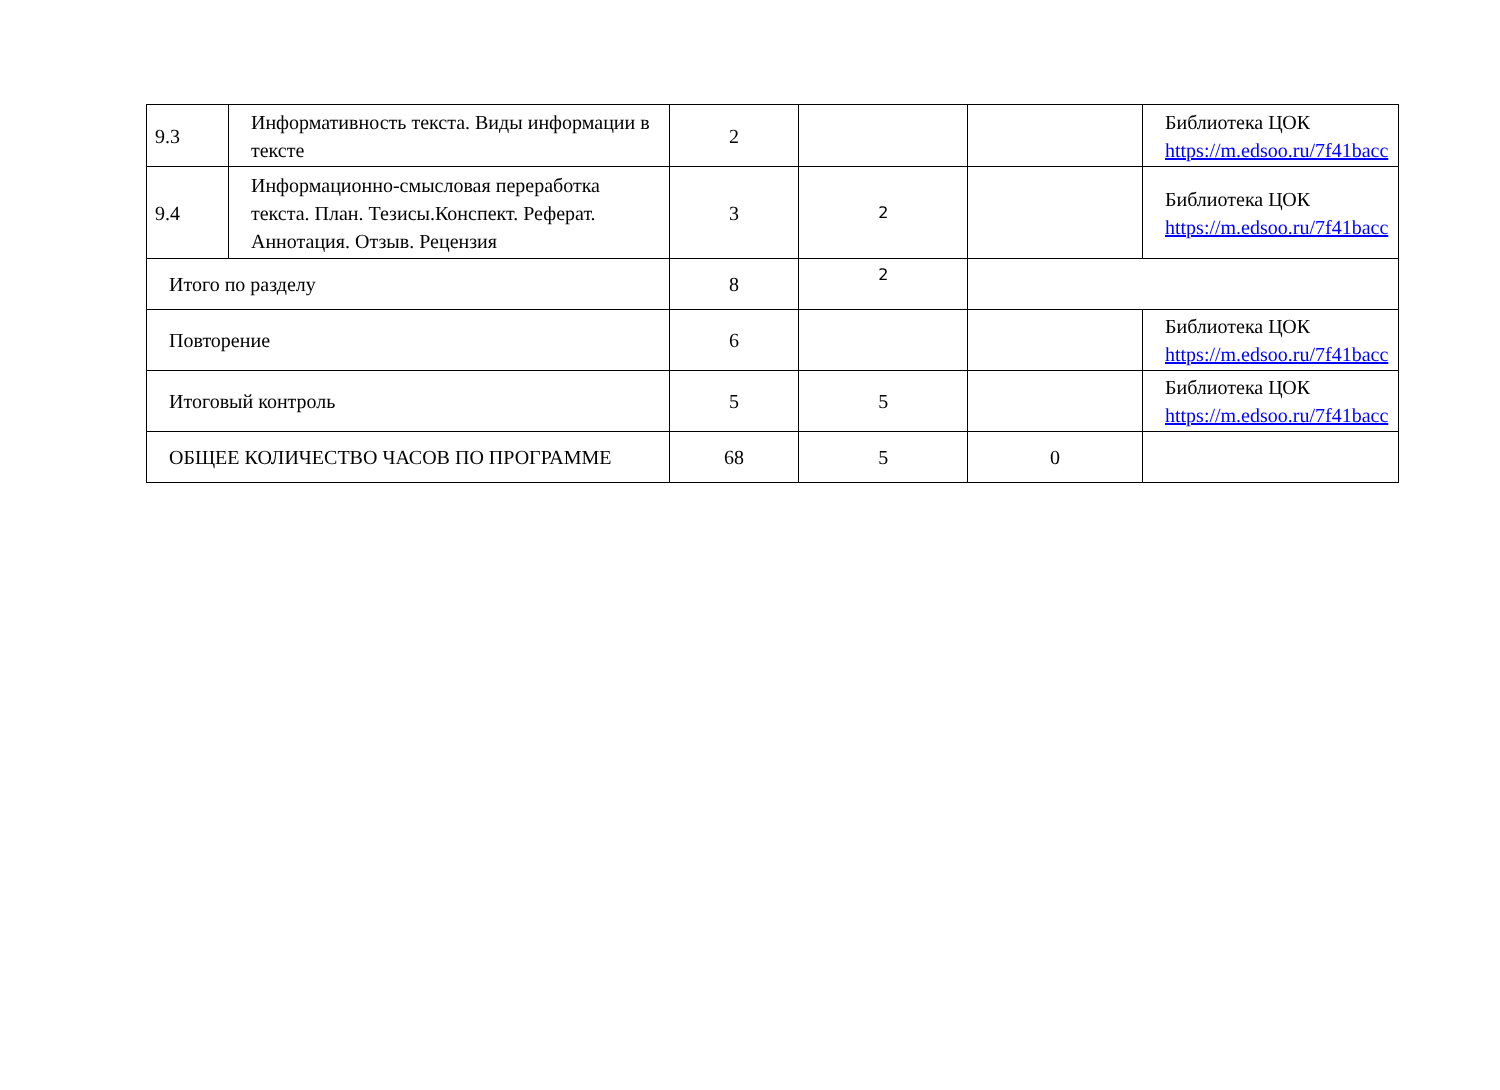| 9.3 | Информативность текста. Виды информации в тексте | 2 | | | Библиотека ЦОК https://m.edsoo.ru/7f41bacc |
| 9.4 | Информационно-смысловая переработка текста. План. Тезисы.Конспект. Реферат. Аннотация. Отзыв. Рецензия | 3 | 2 | | Библиотека ЦОК https://m.edsoo.ru/7f41bacc |
| Итого по разделу | | 8 | 2 | | |
| Повторение | | 6 | | | Библиотека ЦОК https://m.edsoo.ru/7f41bacc |
| Итоговый контроль | | 5 | 5 | | Библиотека ЦОК https://m.edsoo.ru/7f41bacc |
| ОБЩЕЕ КОЛИЧЕСТВО ЧАСОВ ПО ПРОГРАММЕ | | 68 | 5 | 0 | |